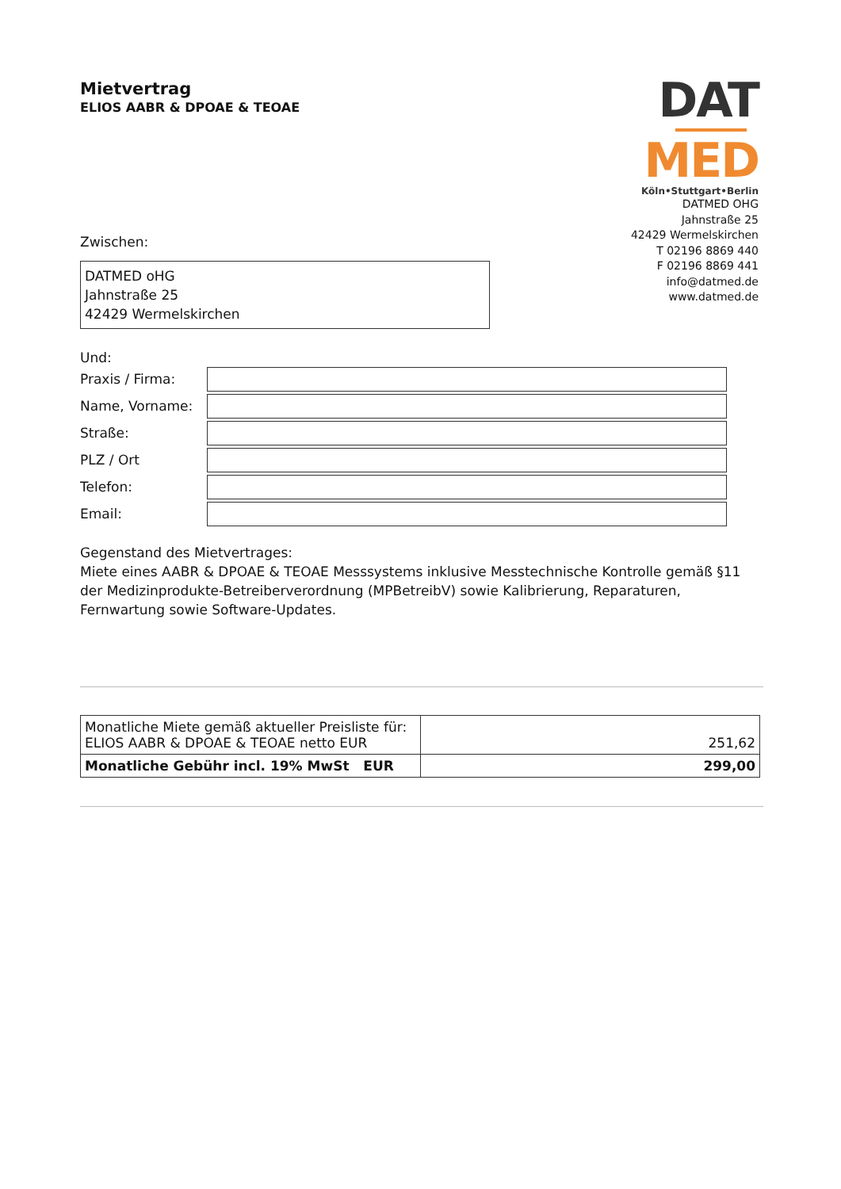Mietvertrag
ELIOS AABR & DPOAE & TEOAE
Zwischen:
DATMED oHG
Jahnstraße 25
42429 Wermelskirchen
Und:
Praxis / Firma:
Name, Vorname:
Straße:
PLZ / Ort
Telefon:
Email:
Gegenstand des Mietvertrages:
Miete eines AABR & DPOAE & TEOAE Messsystems inklusive Messtechnische Kontrolle gemäß §11 der Medizinprodukte-Betreiberverordnung (MPBetreibV) sowie Kalibrierung, Reparaturen, Fernwartung sowie Software-Updates.
| Monatliche Miete gemäß aktueller Preisliste für: ELIOS AABR & DPOAE & TEOAE netto EUR | 251,62 |
| Monatliche Gebühr incl. 19% MwSt EUR | 299,00 |
DAT
MED
Köln•Stuttgart•Berlin
DATMED OHG
Jahnstraße 25
42429 Wermelskirchen
T 02196 8869 440
F 02196 8869 441
info@datmed.de
www.datmed.de